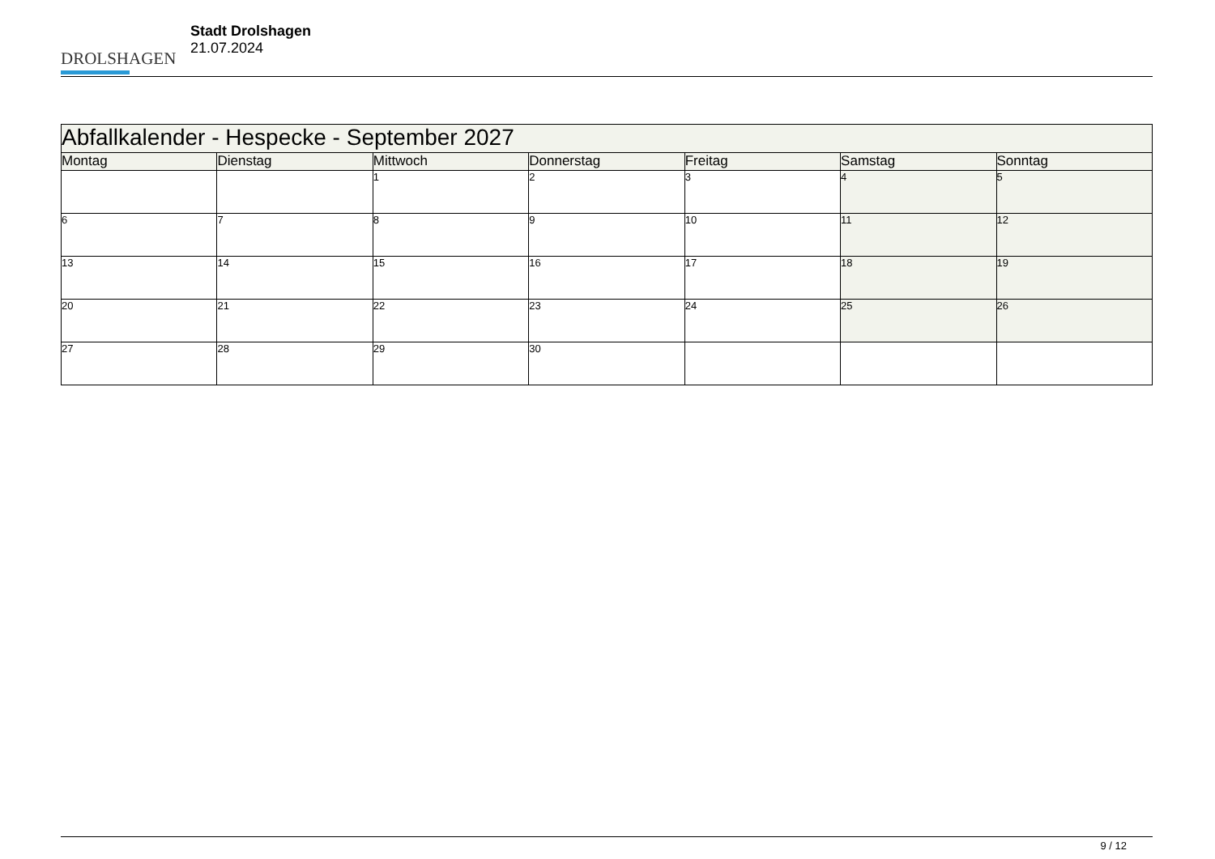DROLSHAGEN
Stadt Drolshagen
21.07.2024
| Abfallkalender - Hespecke - September 2027 | | | | | | |
| Montag | Dienstag | Mittwoch | Donnerstag | Freitag | Samstag | Sonntag |
| | | 1 | 2 | 3 | 4 | 5 |
| 6 | 7 | 8 | 9 | 10 | 11 | 12 |
| 13 | 14 | 15 | 16 | 17 | 18 | 19 |
| 20 | 21 | 22 | 23 | 24 | 25 | 26 |
| 27 | 28 | 29 | 30 | | | |
9 / 12